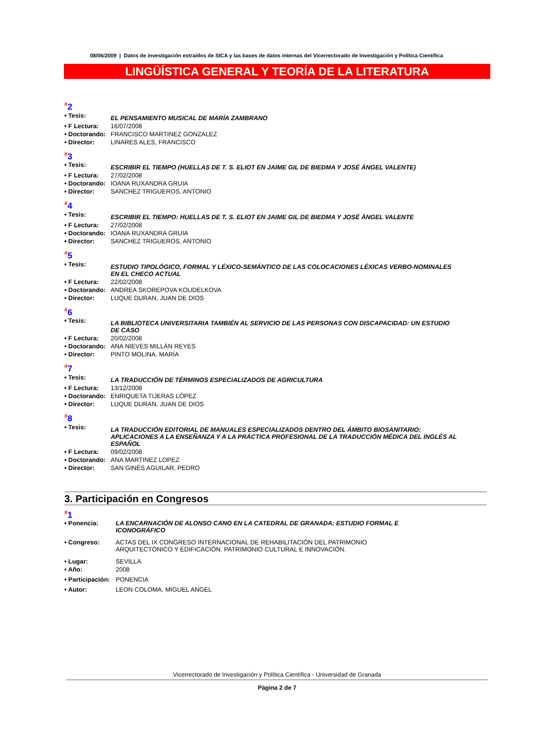08/06/2009 | Datos de investigación extraídos de SICA y las bases de datos internas del Vicerrectorado de Investigación y Política Científica
LINGÜÍSTICA GENERAL Y TEORÍA DE LA LITERATURA
<sup>#</sup> 2
| • Tesis: | EL PENSAMIENTO MUSICAL DE MARÍA ZAMBRANO |
| • F Lectura: | 16/07/2008 |
| • Doctorando: | FRANCISCO MARTINEZ GONZALEZ |
| • Director: | LINARES ALES, FRANCISCO |
<sup>#</sup> 3
| • Tesis: | ESCRIBIR EL TIEMPO (HUELLAS DE T. S. ELIOT EN JAIME GIL DE BIEDMA Y JOSÉ ÁNGEL VALENTE) |
| • F Lectura: | 27/02/2008 |
| • Doctorando: | IOANA RUXANDRA GRUIA |
| • Director: | SANCHEZ TRIGUEROS, ANTONIO |
<sup>#</sup> 4
| • Tesis: | ESCRIBIR EL TIEMPO: HUELLAS DE T. S. ELIOT EN JAIME GIL DE BIEDMA Y JOSÉ ÁNGEL VALENTE |
| • F Lectura: | 27/02/2008 |
| • Doctorando: | IOANA RUXANDRA GRUIA |
| • Director: | SANCHEZ TRIGUEROS, ANTONIO |
<sup>#</sup> 5
| • Tesis: | ESTUDIO TIPOLÓGICO, FORMAL Y LÉXICO-SEMÁNTICO DE LAS COLOCACIONES LÉXICAS VERBO-NOMINALES EN EL CHECO ACTUAL |
| • F Lectura: | 22/02/2008 |
| • Doctorando: | ANDREA SKOREPOVA KOUDELKOVA |
| • Director: | LUQUE DURAN, JUAN DE DIOS |
<sup>#</sup> 6
| • Tesis: | LA BIBLIOTECA UNIVERSITARIA TAMBIÉN AL SERVICIO DE LAS PERSONAS CON DISCAPACIDAD: UN ESTUDIO DE CASO |
| • F Lectura: | 20/02/2008 |
| • Doctorando: | ANA NIEVES MILLÁN REYES |
| • Director: | PINTO MOLINA, MARÍA |
<sup>#</sup> 7
| • Tesis: | LA TRADUCCIÓN DE TÉRMINOS ESPECIALIZADOS DE AGRICULTURA |
| • F Lectura: | 13/12/2008 |
| • Doctorando: | ENRIQUETA TIJERAS LÓPEZ |
| • Director: | LUQUE DURAN, JUAN DE DIOS |
<sup>#</sup> 8
| • Tesis: | LA TRADUCCIÓN EDITORIAL DE MANUALES ESPECIALIZADOS DENTRO DEL ÁMBITO BIOSANITARIO: APLICACIONES A LA ENSEÑANZA Y A LA PRÁCTICA PROFESIONAL DE LA TRADUCCIÓN MÉDICA DEL INGLÉS AL ESPAÑOL |
| • F Lectura: | 09/02/2008 |
| • Doctorando: | ANA MARTINEZ LOPEZ |
| • Director: | SAN GINÉS AGUILAR, PEDRO |
3. Participación en Congresos
<sup>#</sup> 1
| • Ponencia: | LA ENCARNACIÓN DE ALONSO CANO EN LA CATEDRAL DE GRANADA: ESTUDIO FORMAL E ICONOGRÁFICO |
| • Congreso: | ACTAS DEL IX CONGRESO INTERNACIONAL DE REHABILITACIÓN DEL PATRIMONIO ARQUITECTÓNICO Y EDIFICACIÓN. PATRIMONIO CULTURAL E INNOVACIÓN. |
| • Lugar: | SEVILLA |
| • Año: | 2008 |
| • Participación: | PONENCIA |
| • Autor: | LEON COLOMA, MIGUEL ANGEL |
Vicerrectorado de Investigación y Política Científica - Universidad de Granada
Página 2 de 7